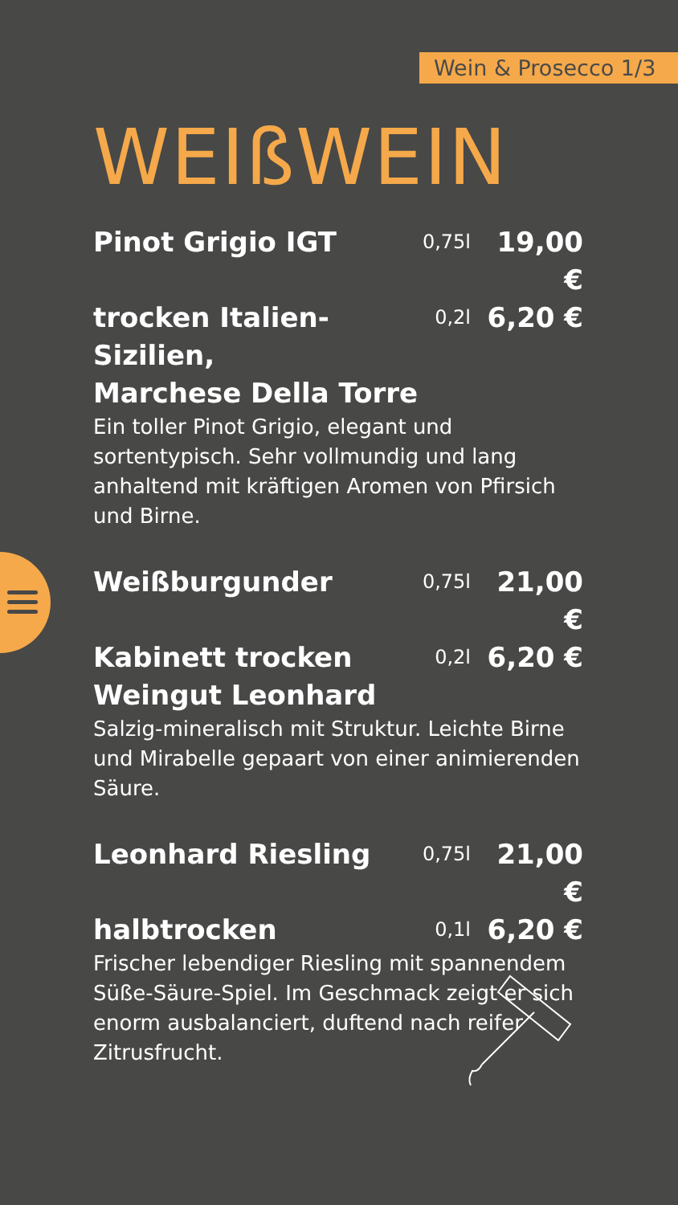Wein & Prosecco 1/3
WEIßWEIN
Pinot Grigio IGT 0,75l 19,00 €
trocken Italien-Sizilien, 0,2l 6,20 €
Marchese Della Torre
Ein toller Pinot Grigio, elegant und sortentypisch. Sehr vollmundig und lang anhaltend mit kräftigen Aromen von Pfirsich und Birne.
Weißburgunder 0,75l 21,00 €
Kabinett trocken 0,2l 6,20 €
Weingut Leonhard
Salzig-mineralisch mit Struktur. Leichte Birne und Mirabelle gepaart von einer animierenden Säure.
Leonhard Riesling 0,75l 21,00 €
halbtrocken 0,1l 6,20 €
Frischer lebendiger Riesling mit spannendem Süße-Säure-Spiel. Im Geschmack zeigt er sich enorm ausbalanciert, duftend nach reifer Zitrusfrucht.